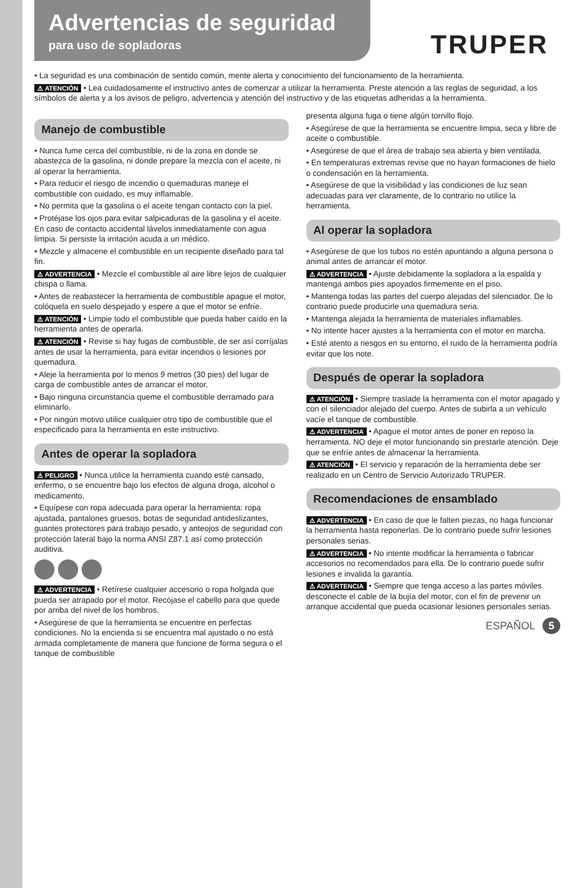Advertencias de seguridad
para uso de sopladoras
TRUPER
• La seguridad es una combinación de sentido común, mente alerta y conocimiento del funcionamiento de la herramienta.
⚠ ATENCIÓN • Lea cuidadosamente el instructivo antes de comenzar a utilizar la herramienta. Preste atención a las reglas de seguridad, a los símbolos de alerta y a los avisos de peligro, advertencia y atención del instructivo y de las etiquetas adheridas a la herramienta.
Manejo de combustible
• Nunca fume cerca del combustible, ni de la zona en donde se abastezca de la gasolina, ni donde prepare la mezcla con el aceite, ni al operar la herramienta.
• Para reducir el riesgo de incendio o quemaduras maneje el combustible con cuidado, es muy inflamable.
• No permita que la gasolina o el aceite tengan contacto con la piel.
• Protéjase los ojos para evitar salpicaduras de la gasolina y el aceite. En caso de contacto accidental lávelos inmediatamente con agua limpia. Si persiste la irritación acuda a un médico.
• Mezcle y almacene el combustible en un recipiente diseñado para tal fin.
⚠ ADVERTENCIA • Mezcle el combustible al aire libre lejos de cualquier chispa o llama.
• Antes de reabastecer la herramienta de combustible apague el motor, colóquela en suelo despejado y espere a que el motor se enfríe.
⚠ ATENCIÓN • Limpie todo el combustible que pueda haber caído en la herramienta antes de operarla.
⚠ ATENCIÓN • Revise si hay fugas de combustible, de ser así corríjalas antes de usar la herramienta, para evitar incendios o lesiones por quemadura.
• Aleje la herramienta por lo menos 9 metros (30 pies) del lugar de carga de combustible antes de arrancar el motor.
• Bajo ninguna circunstancia queme el combustible derramado para eliminarlo.
• Por ningún motivo utilice cualquier otro tipo de combustible que el especificado para la herramienta en este instructivo.
Antes de operar la sopladora
⚠ PELIGRO • Nunca utilice la herramienta cuando esté cansado, enfermo, o se encuentre bajo los efectos de alguna droga, alcohol o medicamento.
• Equípese con ropa adecuada para operar la herramienta: ropa ajustada, pantalones gruesos, botas de seguridad antideslizantes, guantes protectores para trabajo pesado, y anteojos de seguridad con protección lateral bajo la norma ANSI Z87.1 así como protección auditiva.
⚠ ADVERTENCIA • Retírese cualquier accesorio o ropa holgada que pueda ser atrapado por el motor. Recójase el cabello para que quede por arriba del nivel de los hombros.
• Asegúrese de que la herramienta se encuentre en perfectas condiciones. No la encienda si se encuentra mal ajustado o no está armada completamente de manera que funcione de forma segura o el tanque de combustible
presenta alguna fuga o tiene algún tornillo flojo.
• Asegúrese de que la herramienta se encuentre limpia, seca y libre de aceite o combustible.
• Asegúrese de que el área de trabajo sea abierta y bien ventilada.
• En temperaturas extremas revise que no hayan formaciones de hielo o condensación en la herramienta.
• Asegúrese de que la visibilidad y las condiciones de luz sean adecuadas para ver claramente, de lo contrario no utilice la herramienta.
Al operar la sopladora
• Asegúrese de que los tubos no estén apuntando a alguna persona o animal antes de arrancar el motor.
⚠ ADVERTENCIA • Ajuste debidamente la sopladora a la espalda y mantenga ambos pies apoyados firmemente en el piso.
• Mantenga todas las partes del cuerpo alejadas del silenciador. De lo contrario puede producirle una quemadura seria.
• Mantenga alejada la herramienta de materiales inflamables.
• No intente hacer ajustes a la herramienta con el motor en marcha.
• Esté atento a riesgos en su entorno, el ruido de la herramienta podría evitar que los note.
Después de operar la sopladora
⚠ ATENCIÓN • Siempre traslade la herramienta con el motor apagado y con el silenciador alejado del cuerpo. Antes de subirla a un vehículo vacíe el tanque de combustible.
⚠ ADVERTENCIA • Apague el motor antes de poner en reposo la herramienta. NO deje el motor funcionando sin prestarle atención. Deje que se enfríe antes de almacenar la herramienta.
⚠ ATENCIÓN • El servicio y reparación de la herramienta debe ser realizado en un Centro de Servicio Autorizado TRUPER.
Recomendaciones de ensamblado
⚠ ADVERTENCIA • En caso de que le falten piezas, no haga funcionar la herramienta hasta reponerlas. De lo contrario puede sufrir lesiones personales serias.
⚠ ADVERTENCIA • No intente modificar la herramienta o fabricar accesorios no recomendados para ella. De lo contrario puede sufrir lesiones e invalida la garantía.
⚠ ADVERTENCIA • Siempre que tenga acceso a las partes móviles desconecte el cable de la bujía del motor, con el fin de prevenir un arranque accidental que pueda ocasionar lesiones personales serias.
ESPAÑOL 5